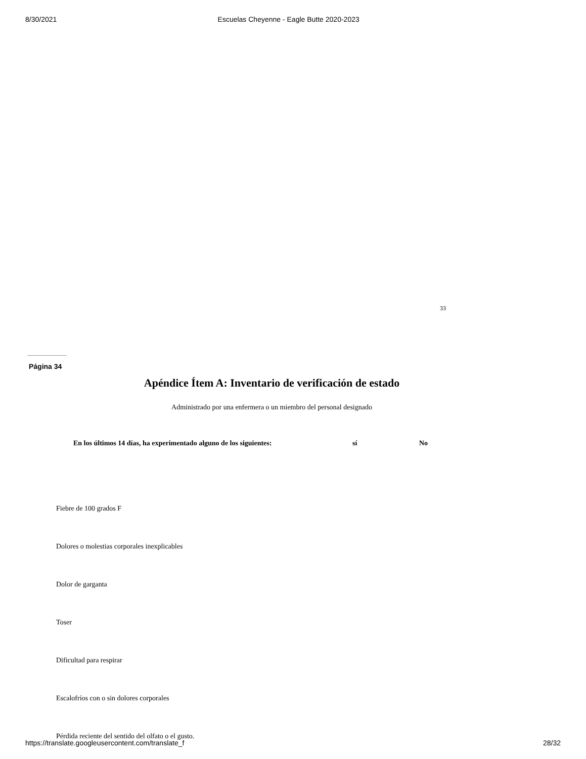8/30/2021 Escuelas Cheyenne - Eagle Butte 2020-2023
33
Página 34
Apéndice Ítem A: Inventario de verificación de estado
Administrado por una enfermera o un miembro del personal designado
| En los últimos 14 días, ha experimentado alguno de los siguientes: | sí | No |
| --- | --- | --- |
| Fiebre de 100 grados F | | |
| Dolores o molestias corporales inexplicables | | |
| Dolor de garganta | | |
| Toser | | |
| Dificultad para respirar | | |
| Escalofríos con o sin dolores corporales | | |
| Pérdida reciente del sentido del olfato o el gusto. | | |
https://translate.googleusercontent.com/translate_f 28/32